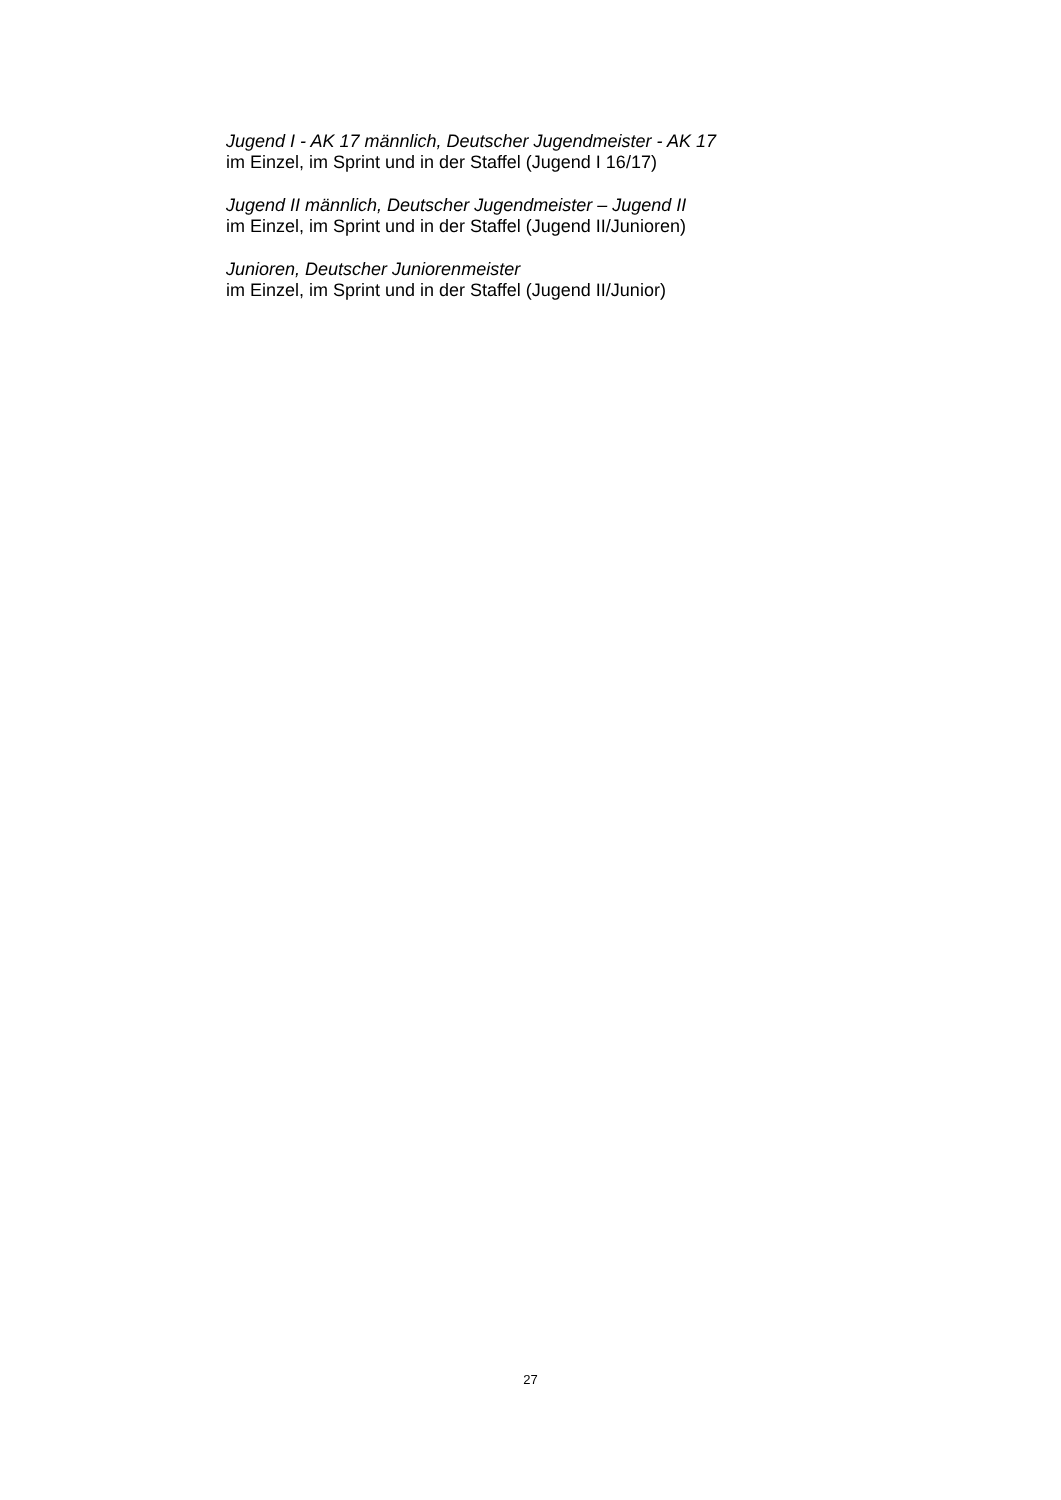Jugend I - AK 17 männlich, Deutscher Jugendmeister - AK 17
im Einzel, im Sprint und in der Staffel (Jugend I 16/17)
Jugend II männlich, Deutscher Jugendmeister – Jugend II
im Einzel, im Sprint und in der Staffel (Jugend II/Junioren)
Junioren, Deutscher Juniorenmeister
im Einzel, im Sprint und in der Staffel (Jugend II/Junior)
27